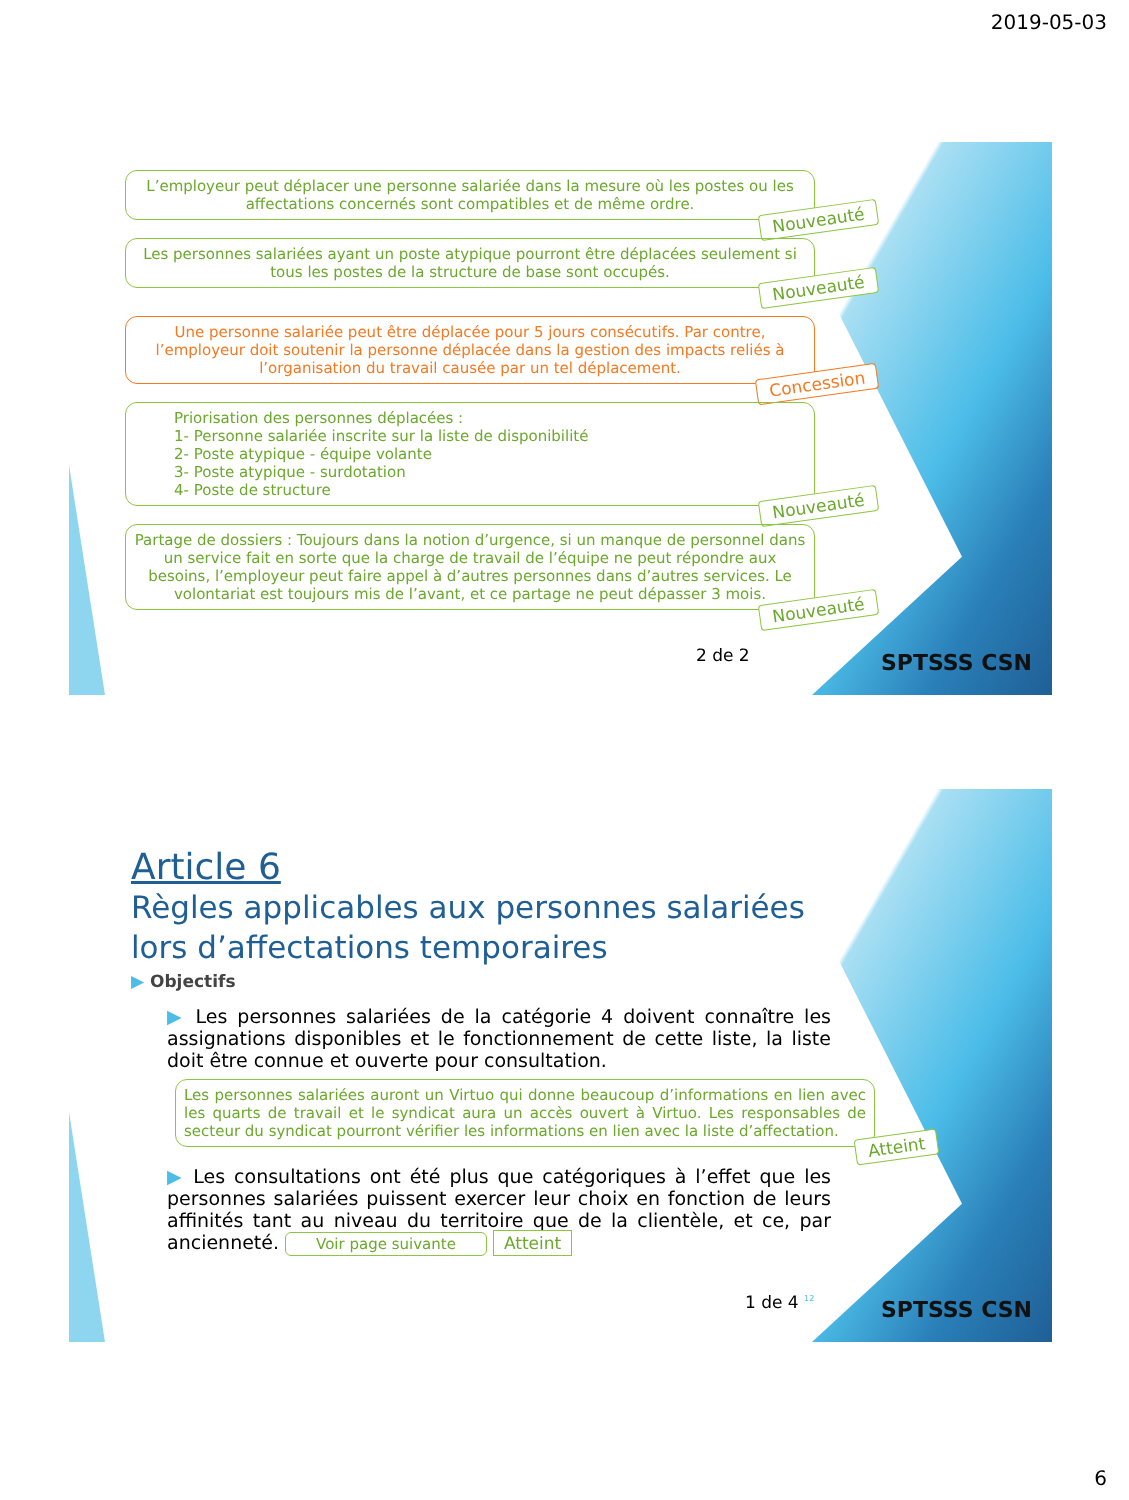2019-05-03
L’employeur peut déplacer une personne salariée dans la mesure où les postes ou les affectations concernés sont compatibles et de même ordre.
Nouveauté
Les personnes salariées ayant un poste atypique pourront être déplacées seulement si tous les postes de la structure de base sont occupés.
Nouveauté
Une personne salariée peut être déplacée pour 5 jours consécutifs. Par contre, l’employeur doit soutenir la personne déplacée dans la gestion des impacts reliés à l’organisation du travail causée par un tel déplacement.
Concession
Priorisation des personnes déplacées :
1- Personne salariée inscrite sur la liste de disponibilité
2- Poste atypique - équipe volante
3- Poste atypique - surdotation
4- Poste de structure
Nouveauté
Partage de dossiers : Toujours dans la notion d’urgence, si un manque de personnel dans un service fait en sorte que la charge de travail de l’équipe ne peut répondre aux besoins, l’employeur peut faire appel à d’autres personnes dans d’autres services. Le volontariat est toujours mis de l’avant, et ce partage ne peut dépasser 3 mois.
Nouveauté
2 de 2 SPTSSS CSN
Article 6
Règles applicables aux personnes salariées lors d’affectations temporaires
▶ Objectifs
▶ Les personnes salariées de la catégorie 4 doivent connaître les assignations disponibles et le fonctionnement de cette liste, la liste doit être connue et ouverte pour consultation.
Les personnes salariées auront un Virtuo qui donne beaucoup d’informations en lien avec les quarts de travail et le syndicat aura un accès ouvert à Virtuo. Les responsables de secteur du syndicat pourront vérifier les informations en lien avec la liste d’affectation.
Atteint
▶ Les consultations ont été plus que catégoriques à l’effet que les personnes salariées puissent exercer leur choix en fonction de leurs affinités tant au niveau du territoire que de la clientèle, et ce, par ancienneté. Voir page suivante Atteint
1 de 4 <sup>12</sup> SPTSSS CSN
6